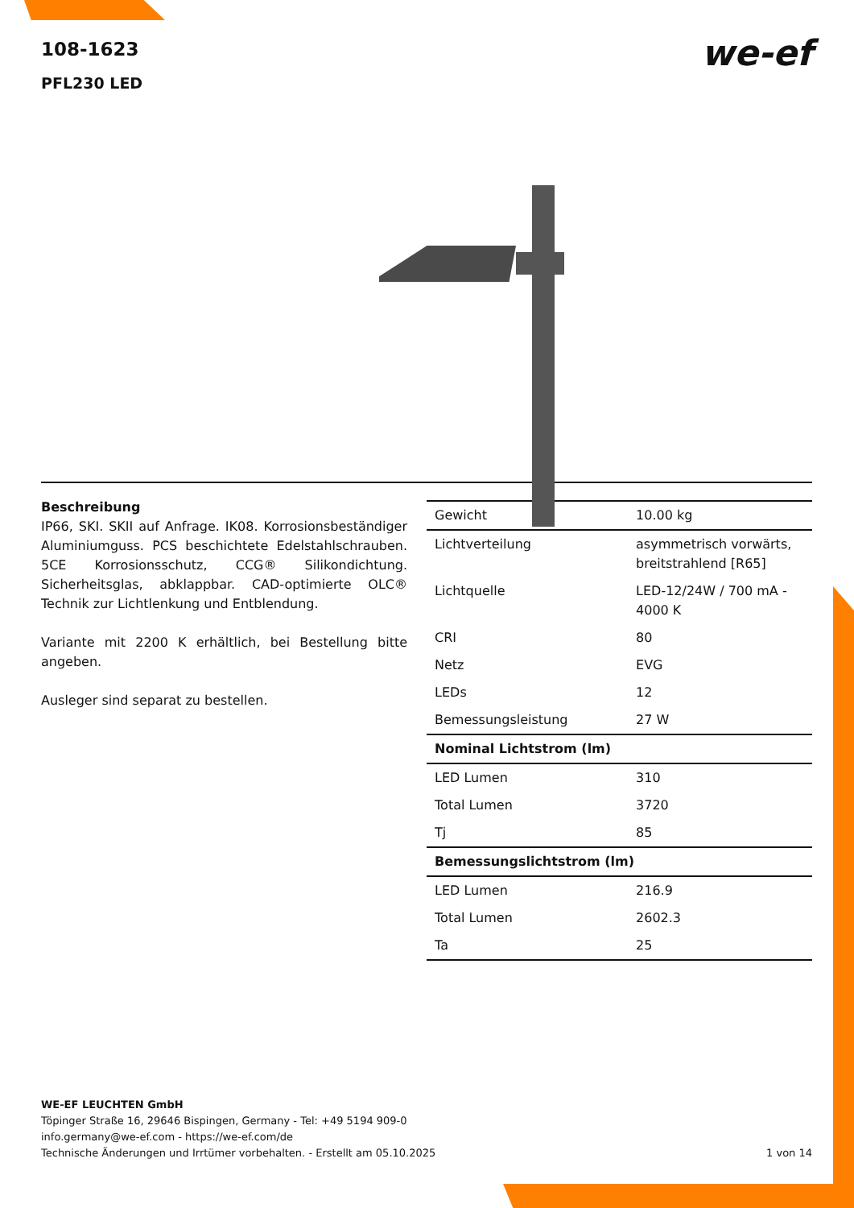we-ef
108-1623
PFL230 LED
Beschreibung
IP66, SKI. SKII auf Anfrage. IK08. Korrosionsbeständiger Aluminiumguss. PCS beschichtete Edelstahlschrauben. 5CE Korrosionsschutz, CCG® Silikondichtung. Sicherheitsglas, abklappbar. CAD-optimierte OLC® Technik zur Lichtlenkung und Entblendung.
Variante mit 2200 K erhältlich, bei Bestellung bitte angeben.
Ausleger sind separat zu bestellen.
| Gewicht | 10.00 kg |
| Lichtverteilung | asymmetrisch vorwärts, breitstrahlend [R65] |
| Lichtquelle | LED-12/24W / 700 mA - 4000 K |
| CRI | 80 |
| Netz | EVG |
| LEDs | 12 |
| Bemessungsleistung | 27 W |
| Nominal Lichtstrom (lm) | |
| LED Lumen | 310 |
| Total Lumen | 3720 |
| Tj | 85 |
| Bemessungslichtstrom (lm) | |
| LED Lumen | 216.9 |
| Total Lumen | 2602.3 |
| Ta | 25 |
WE-EF LEUCHTEN GmbH
Töpinger Straße 16, 29646 Bispingen, Germany - Tel: +49 5194 909-0
info.germany@we-ef.com - https://we-ef.com/de
Technische Änderungen und Irrtümer vorbehalten. - Erstellt am 05.10.2025 1 von 14